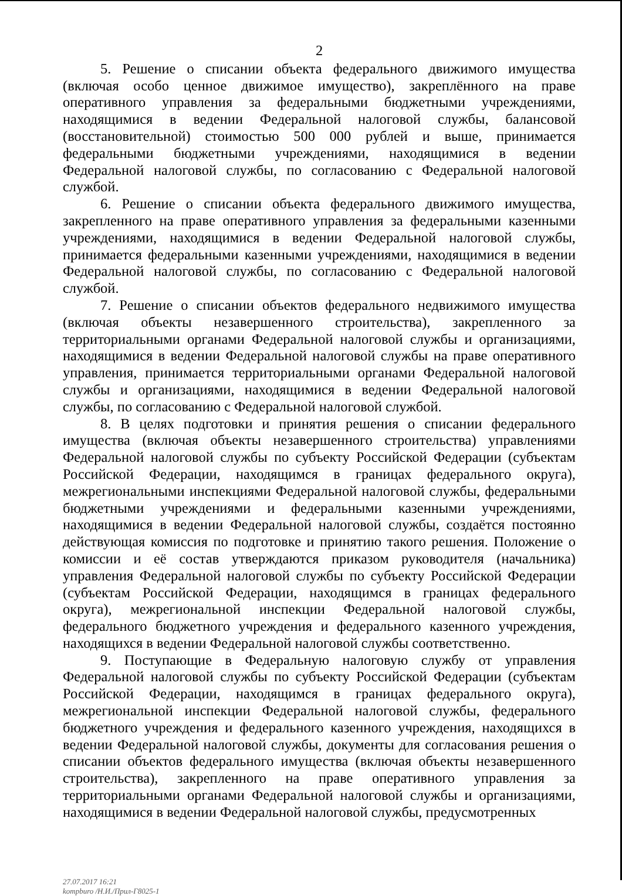2
5. Решение о списании объекта федерального движимого имущества (включая особо ценное движимое имущество), закреплённого на праве оперативного управления за федеральными бюджетными учреждениями, находящимися в ведении Федеральной налоговой службы, балансовой (восстановительной) стоимостью 500 000 рублей и выше, принимается федеральными бюджетными учреждениями, находящимися в ведении Федеральной налоговой службы, по согласованию с Федеральной налоговой службой.
6. Решение о списании объекта федерального движимого имущества, закрепленного на праве оперативного управления за федеральными казенными учреждениями, находящимися в ведении Федеральной налоговой службы, принимается федеральными казенными учреждениями, находящимися в ведении Федеральной налоговой службы, по согласованию с Федеральной налоговой службой.
7. Решение о списании объектов федерального недвижимого имущества (включая объекты незавершенного строительства), закрепленного за территориальными органами Федеральной налоговой службы и организациями, находящимися в ведении Федеральной налоговой службы на праве оперативного управления, принимается территориальными органами Федеральной налоговой службы и организациями, находящимися в ведении Федеральной налоговой службы, по согласованию с Федеральной налоговой службой.
8. В целях подготовки и принятия решения о списании федерального имущества (включая объекты незавершенного строительства) управлениями Федеральной налоговой службы по субъекту Российской Федерации (субъектам Российской Федерации, находящимся в границах федерального округа), межрегиональными инспекциями Федеральной налоговой службы, федеральными бюджетными учреждениями и федеральными казенными учреждениями, находящимися в ведении Федеральной налоговой службы, создаётся постоянно действующая комиссия по подготовке и принятию такого решения. Положение о комиссии и её состав утверждаются приказом руководителя (начальника) управления Федеральной налоговой службы по субъекту Российской Федерации (субъектам Российской Федерации, находящимся в границах федерального округа), межрегиональной инспекции Федеральной налоговой службы, федерального бюджетного учреждения и федерального казенного учреждения, находящихся в ведении Федеральной налоговой службы соответственно.
9. Поступающие в Федеральную налоговую службу от управления Федеральной налоговой службы по субъекту Российской Федерации (субъектам Российской Федерации, находящимся в границах федерального округа), межрегиональной инспекции Федеральной налоговой службы, федерального бюджетного учреждения и федерального казенного учреждения, находящихся в ведении Федеральной налоговой службы, документы для согласования решения о списании объектов федерального имущества (включая объекты незавершенного строительства), закрепленного на праве оперативного управления за территориальными органами Федеральной налоговой службы и организациями, находящимися в ведении Федеральной налоговой службы, предусмотренных
27.07.2017 16:21
kompburo /Н.И./Прил-Г8025-1